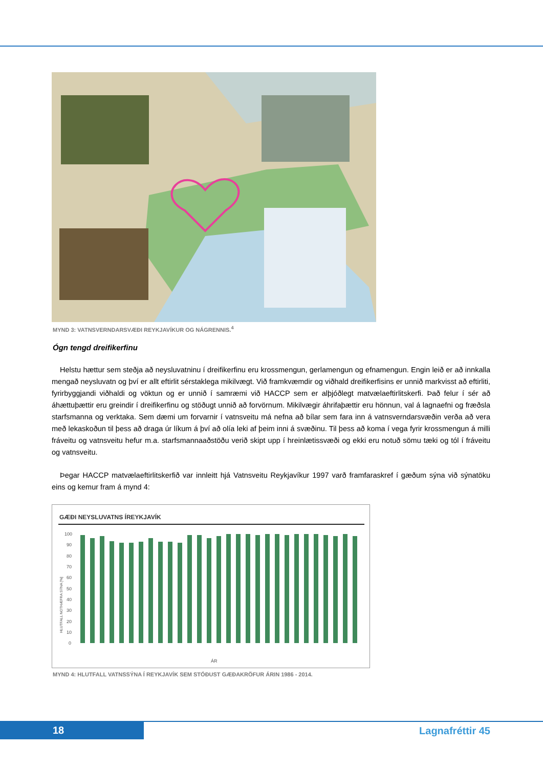MYND 3: VATNSVERNDARSVÆÐI REYKJAVÍKUR OG NÁGRENNIS.<sup>4</sup>
Ógn tengd dreifikerfinu
Helstu hættur sem steðja að neysluvatninu í dreifikerfinu eru krossmengun, gerlamengun og efnamengun. Engin leið er að innkalla mengað neysluvatn og því er allt eftirlit sérstaklega mikilvægt. Við framkvæmdir og viðhald dreifikerfisins er unnið markvisst að eftirliti, fyrirbyggjandi viðhaldi og vöktun og er unnið í samræmi við HACCP sem er alþjóðlegt matvælaeftirlitskerfi. Það felur í sér að áhættuþættir eru greindir í dreifikerfinu og stöðugt unnið að forvörnum. Mikilvægir áhrifaþættir eru hönnun, val á lagnaefni og fræðsla starfsmanna og verktaka. Sem dæmi um forvarnir í vatnsveitu má nefna að bílar sem fara inn á vatnsverndarsvæðin verða að vera með lekaskoðun til þess að draga úr líkum á því að olía leki af þeim inni á svæðinu. Til þess að koma í vega fyrir krossmengun á milli fráveitu og vatnsveitu hefur m.a. starfsmannaaðstöðu verið skipt upp í hreinlætissvæði og ekki eru notuð sömu tæki og tól í fráveitu og vatnsveitu.
Þegar HACCP matvælaeftirlitskerfið var innleitt hjá Vatnsveitu Reykjavíkur 1997 varð framfaraskref í gæðum sýna við sýnatöku eins og kemur fram á mynd 4:
GÆÐI NEYSLUVATNS ÍREYKJAVÍK
100
90
80
70
60
50
40
30
20
10
0
HLUTFALL NOTHÆFRA SÝNA [%]
ÁR
MYND 4: HLUTFALL VATNSSÝNA Í REYKJAVÍK SEM STÓÐUST GÆÐAKRÖFUR ÁRIN 1986 - 2014.
18 Lagnafréttir 45